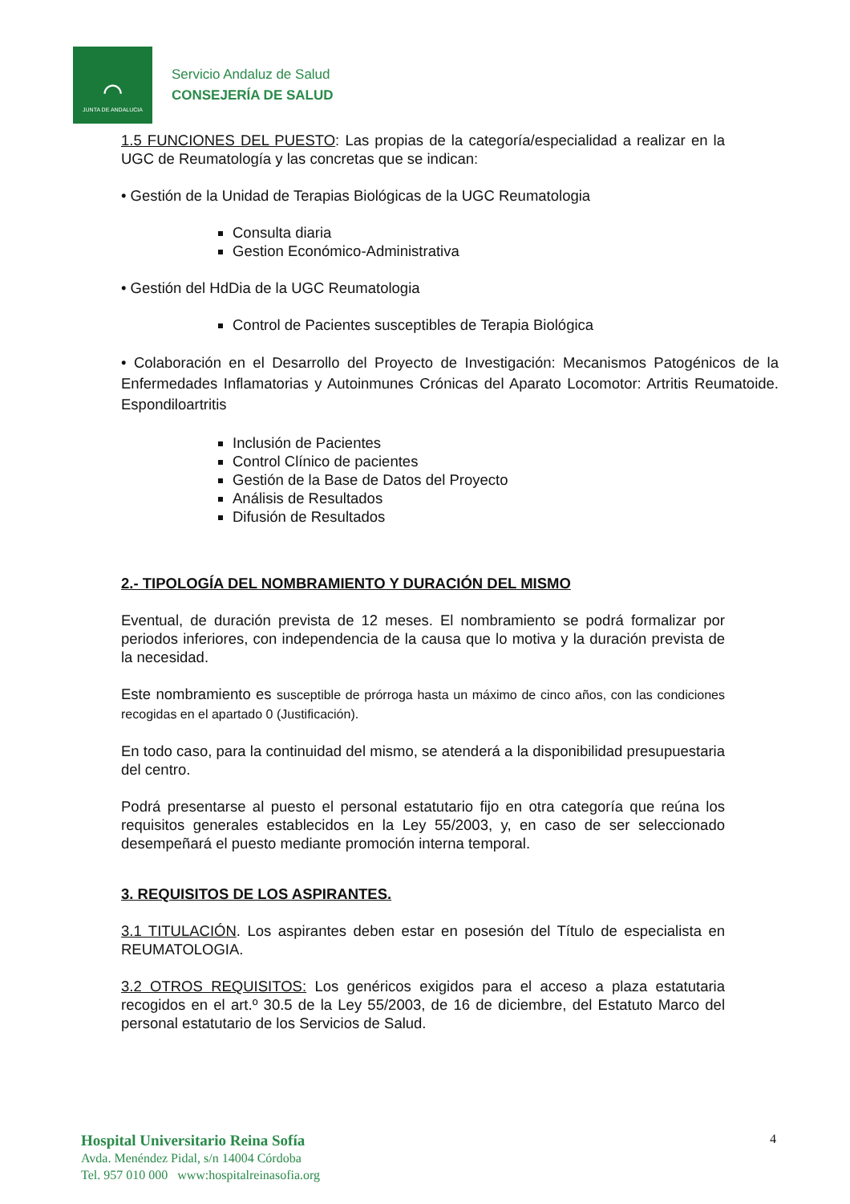⌒
JUNTA DE ANDALUCIA
Servicio Andaluz de Salud
CONSEJERÍA DE SALUD
1.5 FUNCIONES DEL PUESTO: Las propias de la categoría/especialidad a realizar en la UGC de Reumatología y las concretas que se indican:
• Gestión de la Unidad de Terapias Biológicas de la UGC Reumatologia
Consulta diaria
Gestion Económico-Administrativa
• Gestión del HdDia de la UGC Reumatologia
Control de Pacientes susceptibles de Terapia Biológica
• Colaboración en el Desarrollo del Proyecto de Investigación: Mecanismos Patogénicos de la Enfermedades Inflamatorias y Autoinmunes Crónicas del Aparato Locomotor: Artritis Reumatoide. Espondiloartritis
Inclusión de Pacientes
Control Clínico de pacientes
Gestión de la Base de Datos del Proyecto
Análisis de Resultados
Difusión de Resultados
2.- TIPOLOGÍA DEL NOMBRAMIENTO Y DURACIÓN DEL MISMO
Eventual, de duración prevista de 12 meses. El nombramiento se podrá formalizar por periodos inferiores, con independencia de la causa que lo motiva y la duración prevista de la necesidad.
Este nombramiento es susceptible de prórroga hasta un máximo de cinco años, con las condiciones recogidas en el apartado 0 (Justificación).
En todo caso, para la continuidad del mismo, se atenderá a la disponibilidad presupuestaria del centro.
Podrá presentarse al puesto el personal estatutario fijo en otra categoría que reúna los requisitos generales establecidos en la Ley 55/2003, y, en caso de ser seleccionado desempeñará el puesto mediante promoción interna temporal.
3. REQUISITOS DE LOS ASPIRANTES.
3.1 TITULACIÓN. Los aspirantes deben estar en posesión del Título de especialista en REUMATOLOGIA.
3.2 OTROS REQUISITOS: Los genéricos exigidos para el acceso a plaza estatutaria recogidos en el art.º 30.5 de la Ley 55/2003, de 16 de diciembre, del Estatuto Marco del personal estatutario de los Servicios de Salud.
Hospital Universitario Reina Sofía
Avda. Menéndez Pidal, s/n 14004 Córdoba
Tel. 957 010 000 www:hospitalreinasofia.org
4